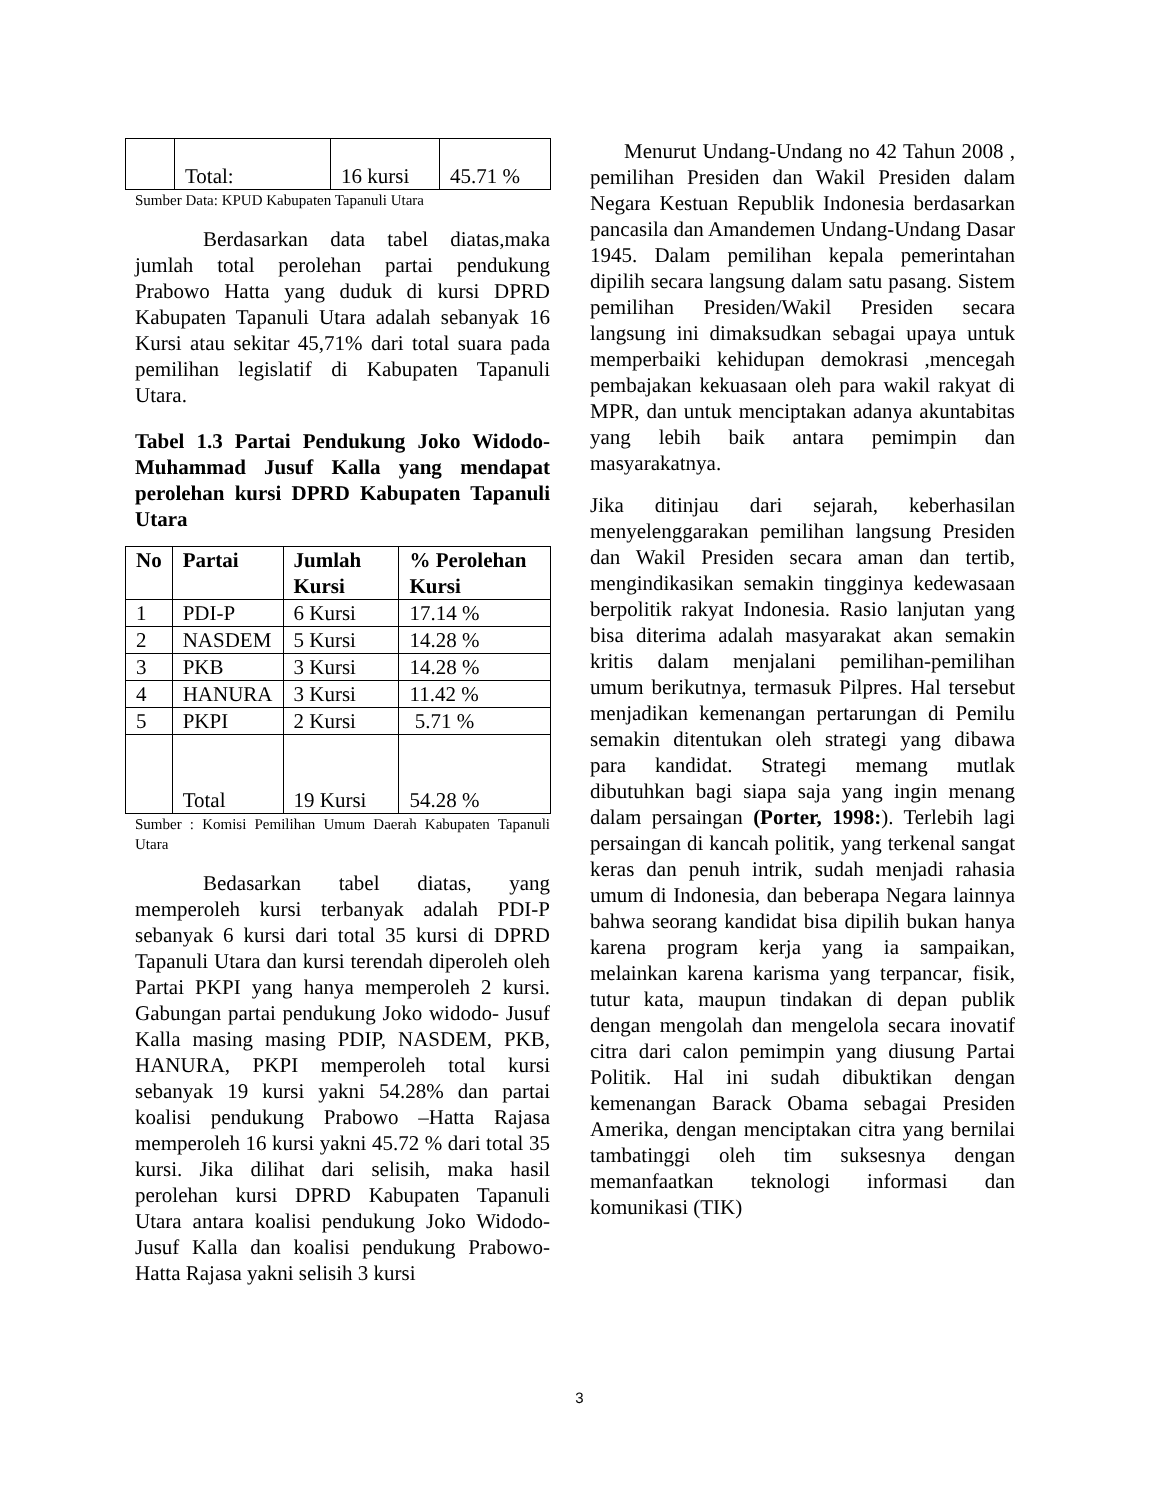| | Total: | 16 kursi | 45.71 % |
Sumber Data: KPUD Kabupaten Tapanuli Utara
Berdasarkan data tabel diatas,maka jumlah total perolehan partai pendukung Prabowo Hatta yang duduk di kursi DPRD Kabupaten Tapanuli Utara adalah sebanyak 16 Kursi atau sekitar 45,71% dari total suara pada pemilihan legislatif di Kabupaten Tapanuli Utara.
Tabel 1.3 Partai Pendukung Joko Widodo- Muhammad Jusuf Kalla yang mendapat perolehan kursi DPRD Kabupaten Tapanuli Utara
| No | Partai | Jumlah Kursi | % Perolehan Kursi |
| --- | --- | --- | --- |
| 1 | PDI-P | 6 Kursi | 17.14 % |
| 2 | NASDEM | 5 Kursi | 14.28 % |
| 3 | PKB | 3 Kursi | 14.28 % |
| 4 | HANURA | 3 Kursi | 11.42 % |
| 5 | PKPI | 2 Kursi | 5.71 % |
| | Total | 19 Kursi | 54.28 % |
Sumber : Komisi Pemilihan Umum Daerah Kabupaten Tapanuli Utara
Bedasarkan tabel diatas, yang memperoleh kursi terbanyak adalah PDI-P sebanyak 6 kursi dari total 35 kursi di DPRD Tapanuli Utara dan kursi terendah diperoleh oleh Partai PKPI yang hanya memperoleh 2 kursi. Gabungan partai pendukung Joko widodo- Jusuf Kalla masing masing PDIP, NASDEM, PKB, HANURA, PKPI memperoleh total kursi sebanyak 19 kursi yakni 54.28% dan partai koalisi pendukung Prabowo –Hatta Rajasa memperoleh 16 kursi yakni 45.72 % dari total 35 kursi. Jika dilihat dari selisih, maka hasil perolehan kursi DPRD Kabupaten Tapanuli Utara antara koalisi pendukung Joko Widodo-Jusuf Kalla dan koalisi pendukung Prabowo-Hatta Rajasa yakni selisih 3 kursi
Menurut Undang-Undang no 42 Tahun 2008 , pemilihan Presiden dan Wakil Presiden dalam Negara Kestuan Republik Indonesia berdasarkan pancasila dan Amandemen Undang-Undang Dasar 1945. Dalam pemilihan kepala pemerintahan dipilih secara langsung dalam satu pasang. Sistem pemilihan Presiden/Wakil Presiden secara langsung ini dimaksudkan sebagai upaya untuk memperbaiki kehidupan demokrasi ,mencegah pembajakan kekuasaan oleh para wakil rakyat di MPR, dan untuk menciptakan adanya akuntabitas yang lebih baik antara pemimpin dan masyarakatnya.
Jika ditinjau dari sejarah, keberhasilan menyelenggarakan pemilihan langsung Presiden dan Wakil Presiden secara aman dan tertib, mengindikasikan semakin tingginya kedewasaan berpolitik rakyat Indonesia. Rasio lanjutan yang bisa diterima adalah masyarakat akan semakin kritis dalam menjalani pemilihan-pemilihan umum berikutnya, termasuk Pilpres. Hal tersebut menjadikan kemenangan pertarungan di Pemilu semakin ditentukan oleh strategi yang dibawa para kandidat. Strategi memang mutlak dibutuhkan bagi siapa saja yang ingin menang dalam persaingan (Porter, 1998:). Terlebih lagi persaingan di kancah politik, yang terkenal sangat keras dan penuh intrik, sudah menjadi rahasia umum di Indonesia, dan beberapa Negara lainnya bahwa seorang kandidat bisa dipilih bukan hanya karena program kerja yang ia sampaikan, melainkan karena karisma yang terpancar, fisik, tutur kata, maupun tindakan di depan publik dengan mengolah dan mengelola secara inovatif citra dari calon pemimpin yang diusung Partai Politik. Hal ini sudah dibuktikan dengan kemenangan Barack Obama sebagai Presiden Amerika, dengan menciptakan citra yang bernilai tambatinggi oleh tim suksesnya dengan memanfaatkan teknologi informasi dan komunikasi (TIK)
3